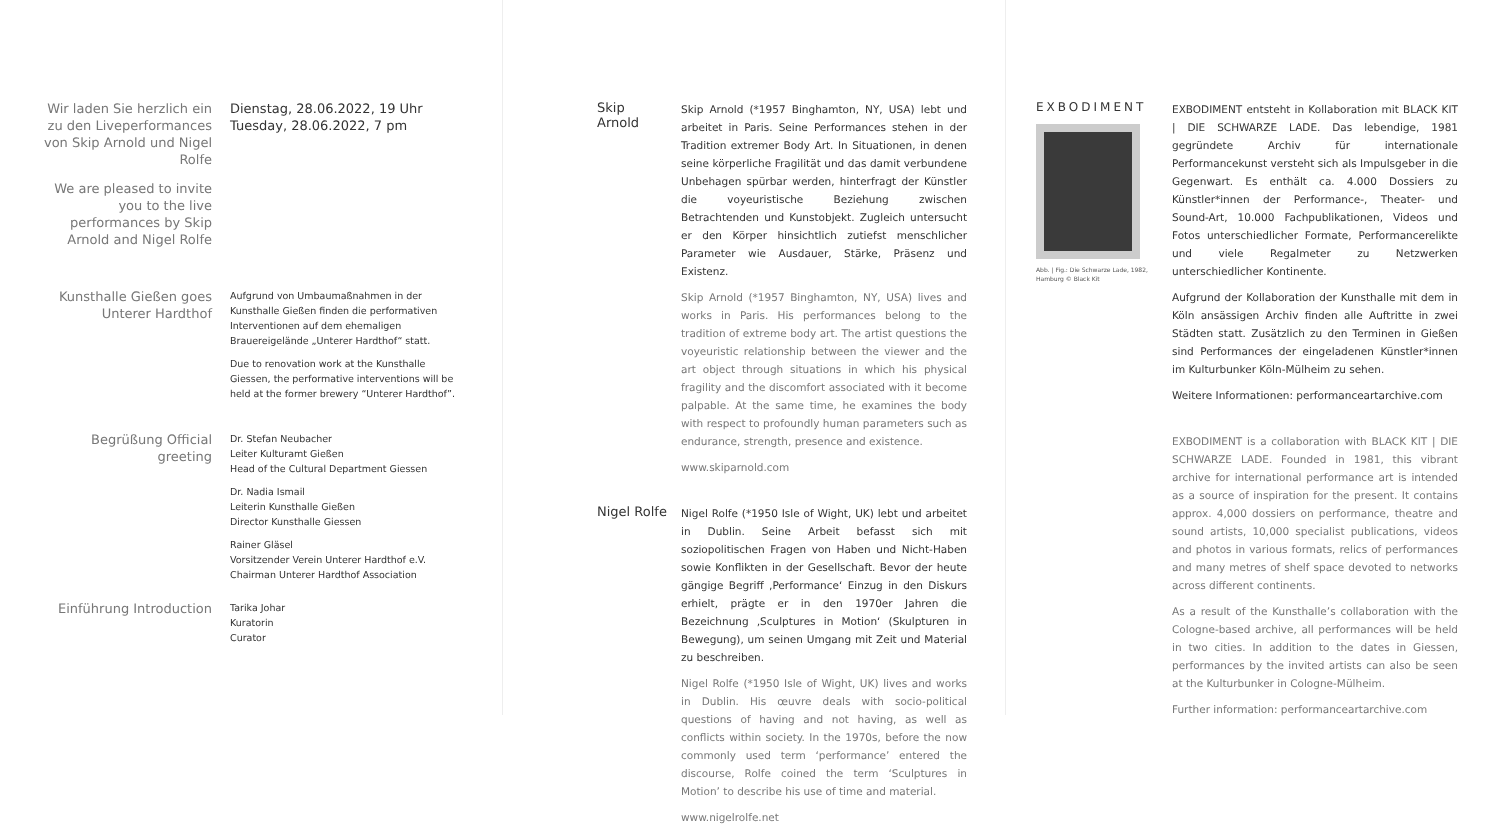Wir laden Sie herzlich ein zu den Liveperformances von Skip Arnold und Nigel Rolfe
Dienstag, 28.06.2022, 19 Uhr
Tuesday, 28.06.2022, 7 pm
We are pleased to invite you to the live performances by Skip Arnold and Nigel Rolfe
Kunsthalle Gießen goes Unterer Hardthof
Aufgrund von Umbaumaßnahmen in der Kunsthalle Gießen finden die performativen Interventionen auf dem ehemaligen Brauereigelände „Unterer Hardthof“ statt.
Due to renovation work at the Kunsthalle Giessen, the performative interventions will be held at the former brewery “Unterer Hardthof”.
Begrüßung Official greeting
Dr. Stefan Neubacher
Leiter Kulturamt Gießen
Head of the Cultural Department Giessen
Dr. Nadia Ismail
Leiterin Kunsthalle Gießen
Director Kunsthalle Giessen
Rainer Gläsel
Vorsitzender Verein Unterer Hardthof e.V.
Chairman Unterer Hardthof Association
Einführung Introduction
Tarika Johar
Kuratorin
Curator
Skip Arnold
Skip Arnold (*1957 Binghamton, NY, USA) lebt und arbeitet in Paris. Seine Performances stehen in der Tradition extremer Body Art. In Situationen, in denen seine körperliche Fragilität und das damit verbundene Unbehagen spürbar werden, hinterfragt der Künstler die voyeuristische Beziehung zwischen Betrachtenden und Kunstobjekt. Zugleich untersucht er den Körper hinsichtlich zutiefst menschlicher Parameter wie Ausdauer, Stärke, Präsenz und Existenz.
Skip Arnold (*1957 Binghamton, NY, USA) lives and works in Paris. His performances belong to the tradition of extreme body art. The artist questions the voyeuristic relationship between the viewer and the art object through situations in which his physical fragility and the discomfort associated with it become palpable. At the same time, he examines the body with respect to profoundly human parameters such as endurance, strength, presence and existence.
www.skiparnold.com
Nigel Rolfe
Nigel Rolfe (*1950 Isle of Wight, UK) lebt und arbeitet in Dublin. Seine Arbeit befasst sich mit soziopolitischen Fragen von Haben und Nicht-Haben sowie Konflikten in der Gesellschaft. Bevor der heute gängige Begriff ‚Performance‘ Einzug in den Diskurs erhielt, prägte er in den 1970er Jahren die Bezeichnung ‚Sculptures in Motion‘ (Skulpturen in Bewegung), um seinen Umgang mit Zeit und Material zu beschreiben.
Nigel Rolfe (*1950 Isle of Wight, UK) lives and works in Dublin. His œuvre deals with socio-political questions of having and not having, as well as conflicts within society. In the 1970s, before the now commonly used term ‘performance’ entered the discourse, Rolfe coined the term ‘Sculptures in Motion’ to describe his use of time and material.
www.nigelrolfe.net
EXBODIMENT
Abb. | Fig.: Die Schwarze Lade, 1982, Hamburg © Black Kit
EXBODIMENT entsteht in Kollaboration mit BLACK KIT | DIE SCHWARZE LADE. Das lebendige, 1981 gegründete Archiv für internationale Performancekunst versteht sich als Impulsgeber in die Gegenwart. Es enthält ca. 4.000 Dossiers zu Künstler*innen der Performance-, Theater- und Sound-Art, 10.000 Fachpublikationen, Videos und Fotos unterschiedlicher Formate, Performancerelikte und viele Regalmeter zu Netzwerken unterschiedlicher Kontinente.
Aufgrund der Kollaboration der Kunsthalle mit dem in Köln ansässigen Archiv finden alle Auftritte in zwei Städten statt. Zusätzlich zu den Terminen in Gießen sind Performances der eingeladenen Künstler*innen im Kulturbunker Köln-Mülheim zu sehen.
Weitere Informationen: performanceartarchive.com
EXBODIMENT is a collaboration with BLACK KIT | DIE SCHWARZE LADE. Founded in 1981, this vibrant archive for international performance art is intended as a source of inspiration for the present. It contains approx. 4,000 dossiers on performance, theatre and sound artists, 10,000 specialist publications, videos and photos in various formats, relics of performances and many metres of shelf space devoted to networks across different continents.
As a result of the Kunsthalle’s collaboration with the Cologne-based archive, all performances will be held in two cities. In addition to the dates in Giessen, performances by the invited artists can also be seen at the Kulturbunker in Cologne-Mülheim.
Further information: performanceartarchive.com